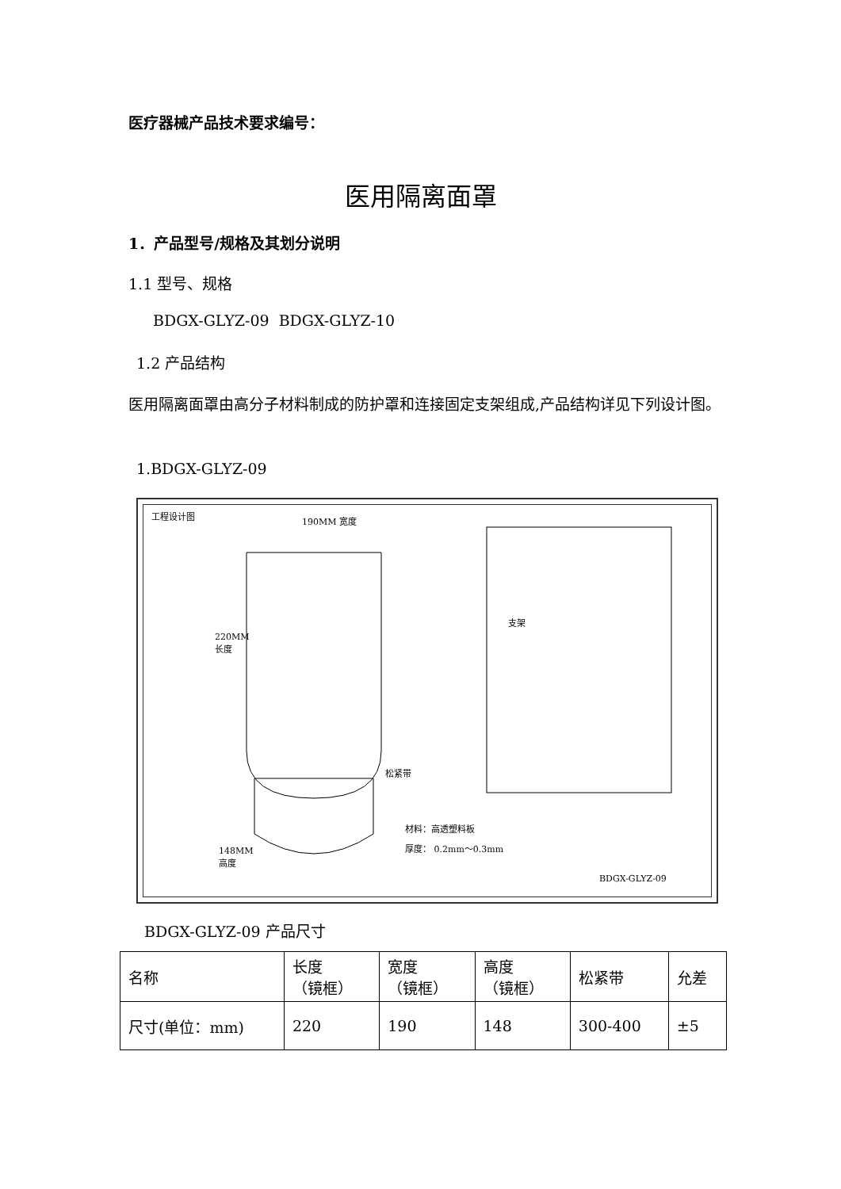医疗器械产品技术要求编号：
医用隔离面罩
1．产品型号/规格及其划分说明
1.1 型号、规格
BDGX-GLYZ-09 BDGX-GLYZ-10
1.2 产品结构
医用隔离面罩由高分子材料制成的防护罩和连接固定支架组成,产品结构详见下列设计图。
1.BDGX-GLYZ-09
工程设计图 190MM 宽度
220MM
长度
支架
松紧带
148MM
高度
材料：高透塑料板
厚度： 0.2mm～0.3mm
BDGX-GLYZ-09
BDGX-GLYZ-09 产品尺寸
| 名称 | 长度 （镜框） | 宽度 （镜框） | 高度 （镜框） | 松紧带 | 允差 |
| 尺寸(单位：mm) | 220 | 190 | 148 | 300-400 | ±5 |